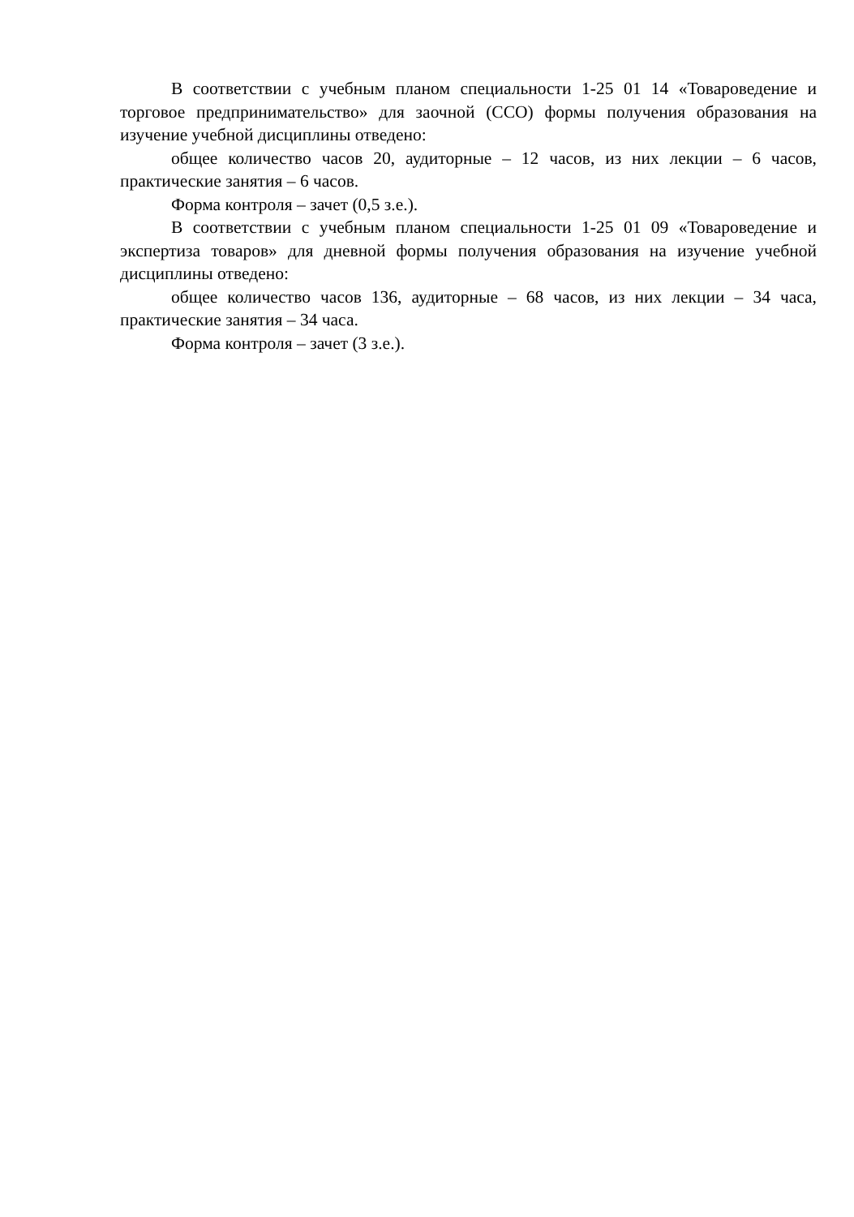В соответствии с учебным планом специальности 1-25 01 14 «Товароведение и торговое предпринимательство» для заочной (ССО) формы получения образования на изучение учебной дисциплины отведено:
общее количество часов 20, аудиторные – 12 часов, из них лекции – 6 часов, практические занятия – 6 часов.
Форма контроля – зачет (0,5 з.е.).
В соответствии с учебным планом специальности 1-25 01 09 «Товароведение и экспертиза товаров» для дневной формы получения образования на изучение учебной дисциплины отведено:
общее количество часов 136, аудиторные – 68 часов, из них лекции – 34 часа, практические занятия – 34 часа.
Форма контроля – зачет (3 з.е.).